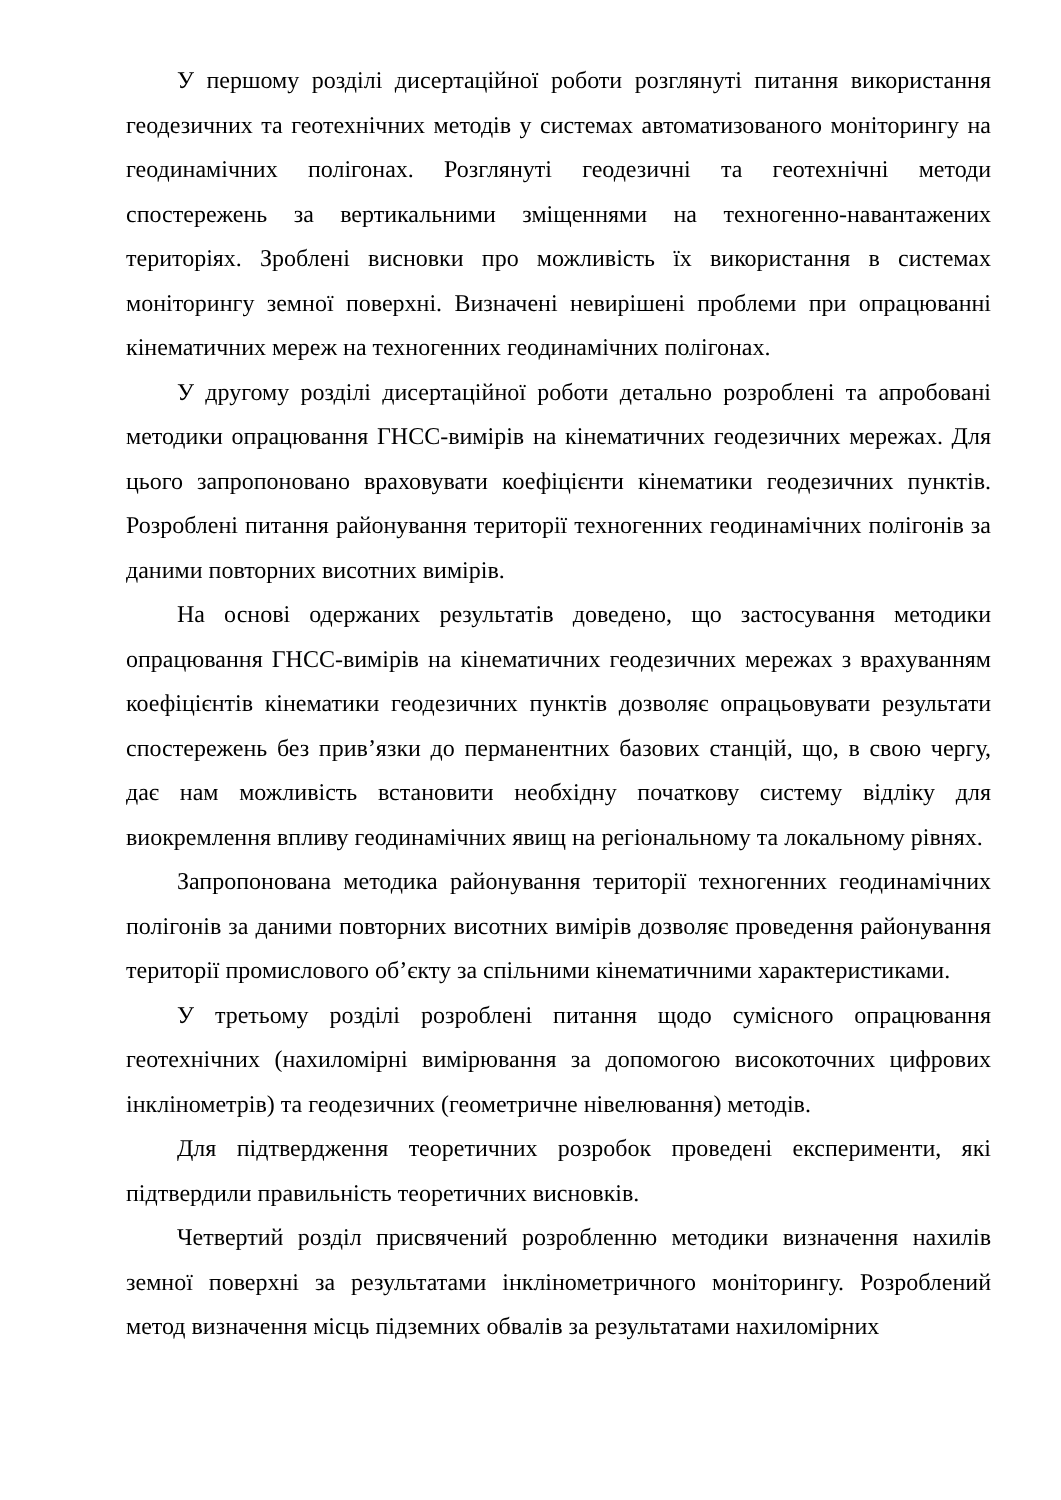У першому розділі дисертаційної роботи розглянуті питання використання геодезичних та геотехнічних методів у системах автоматизованого моніторингу на геодинамічних полігонах. Розглянуті геодезичні та геотехнічні методи спостережень за вертикальними зміщеннями на техногенно-навантажених територіях. Зроблені висновки про можливість їх використання в системах моніторингу земної поверхні. Визначені невирішені проблеми при опрацюванні кінематичних мереж на техногенних геодинамічних полігонах.
У другому розділі дисертаційної роботи детально розроблені та апробовані методики опрацювання ГНСС-вимірів на кінематичних геодезичних мережах. Для цього запропоновано враховувати коефіцієнти кінематики геодезичних пунктів. Розроблені питання районування території техногенних геодинамічних полігонів за даними повторних висотних вимірів.
На основі одержаних результатів доведено, що застосування методики опрацювання ГНСС-вимірів на кінематичних геодезичних мережах з врахуванням коефіцієнтів кінематики геодезичних пунктів дозволяє опрацьовувати результати спостережень без прив’язки до перманентних базових станцій, що, в свою чергу, дає нам можливість встановити необхідну початкову систему відліку для виокремлення впливу геодинамічних явищ на регіональному та локальному рівнях.
Запропонована методика районування території техногенних геодинамічних полігонів за даними повторних висотних вимірів дозволяє проведення районування території промислового об’єкту за спільними кінематичними характеристиками.
У третьому розділі розроблені питання щодо сумісного опрацювання геотехнічних (нахиломірні вимірювання за допомогою високоточних цифрових інклінометрів) та геодезичних (геометричне нівелювання) методів.
Для підтвердження теоретичних розробок проведені експерименти, які підтвердили правильність теоретичних висновків.
Четвертий розділ присвячений розробленню методики визначення нахилів земної поверхні за результатами інклінометричного моніторингу. Розроблений метод визначення місць підземних обвалів за результатами нахиломірних